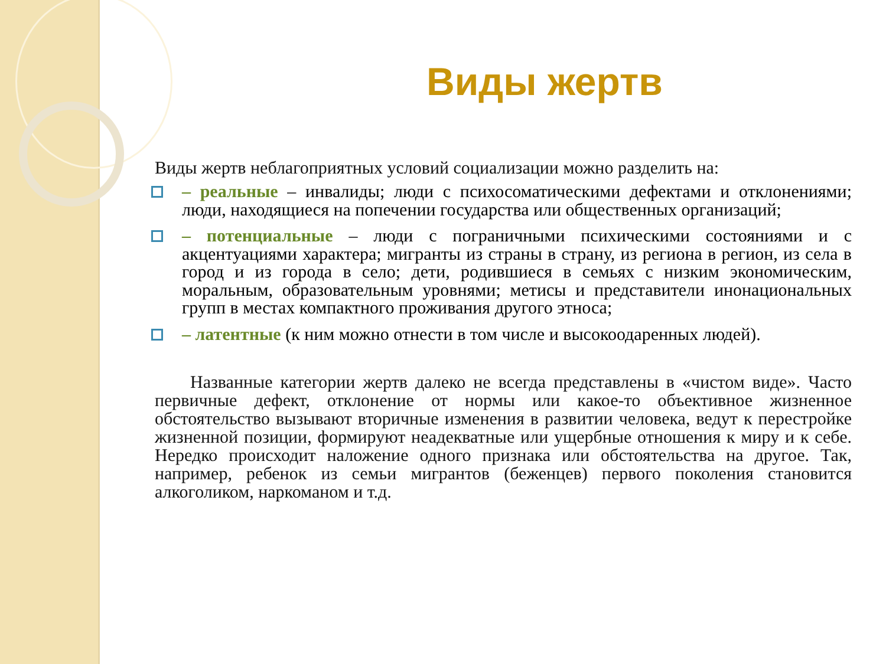Виды жертв
Виды жертв неблагоприятных условий социализации можно разделить на:
– реальные – инвалиды; люди с психосоматическими дефектами и отклонениями; люди, находящиеся на попечении государства или общественных организаций;
– потенциальные – люди с пограничными психическими состояниями и с акцентуациями характера; мигранты из страны в страну, из региона в регион, из села в город и из города в село; дети, родившиеся в семьях с низким экономическим, моральным, образовательным уровнями; метисы и представители инонациональных групп в местах компактного проживания другого этноса;
– латентные (к ним можно отнести в том числе и высокоодаренных людей).
Названные категории жертв далеко не всегда представлены в «чистом виде». Часто первичные дефект, отклонение от нормы или какое-то объективное жизненное обстоятельство вызывают вторичные изменения в развитии человека, ведут к перестройке жизненной позиции, формируют неадекватные или ущербные отношения к миру и к себе. Нередко происходит наложение одного признака или обстоятельства на другое. Так, например, ребенок из семьи мигрантов (беженцев) первого поколения становится алкоголиком, наркоманом и т.д.